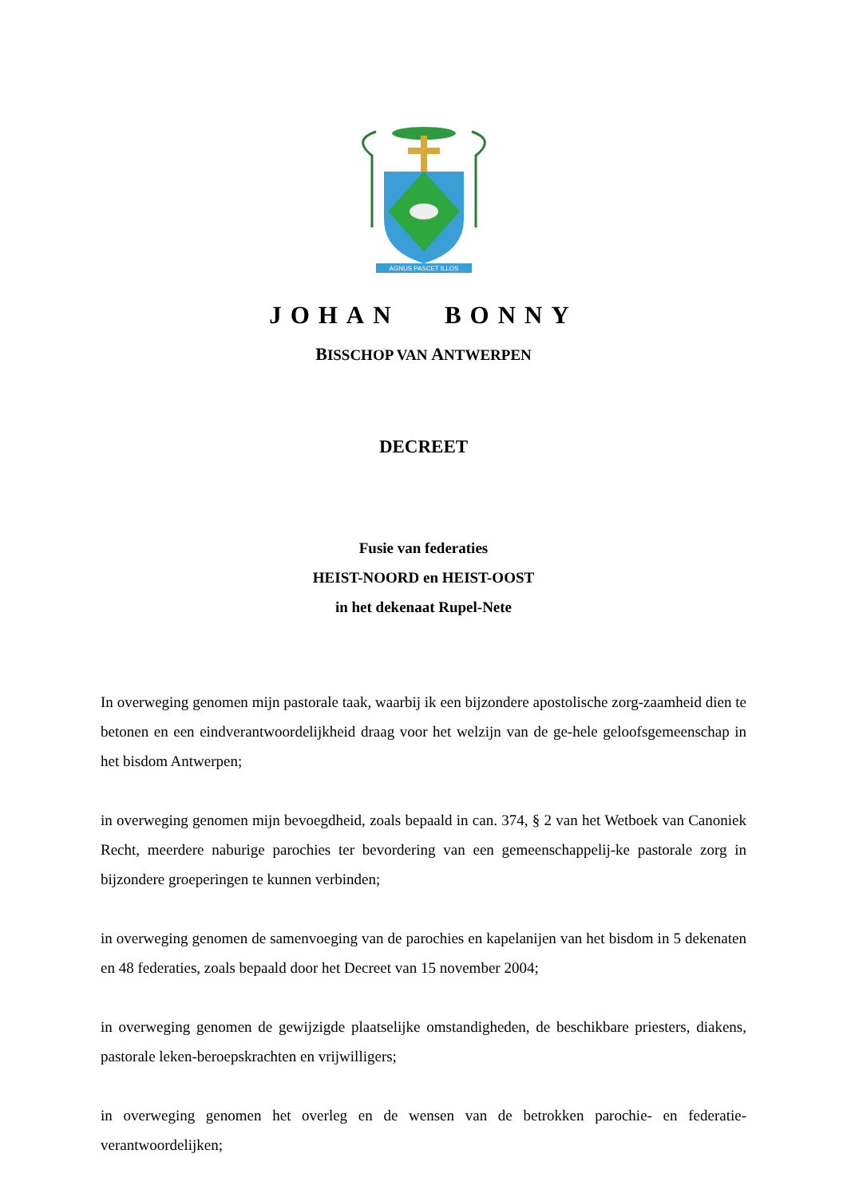AGNUS PASCET ILLOS
JOHAN BONNY
BISSCHOP VAN ANTWERPEN
DECREET
Fusie van federaties
HEIST-NOORD en HEIST-OOST
in het dekenaat Rupel-Nete
In overweging genomen mijn pastorale taak, waarbij ik een bijzondere apostolische zorg-zaamheid dien te betonen en een eindverantwoordelijkheid draag voor het welzijn van de ge-hele geloofsgemeenschap in het bisdom Antwerpen;
in overweging genomen mijn bevoegdheid, zoals bepaald in can. 374, § 2 van het Wetboek van Canoniek Recht, meerdere naburige parochies ter bevordering van een gemeenschappelij-ke pastorale zorg in bijzondere groeperingen te kunnen verbinden;
in overweging genomen de samenvoeging van de parochies en kapelanijen van het bisdom in 5 dekenaten en 48 federaties, zoals bepaald door het Decreet van 15 november 2004;
in overweging genomen de gewijzigde plaatselijke omstandigheden, de beschikbare priesters, diakens, pastorale leken-beroepskrachten en vrijwilligers;
in overweging genomen het overleg en de wensen van de betrokken parochie- en federatie-verantwoordelijken;